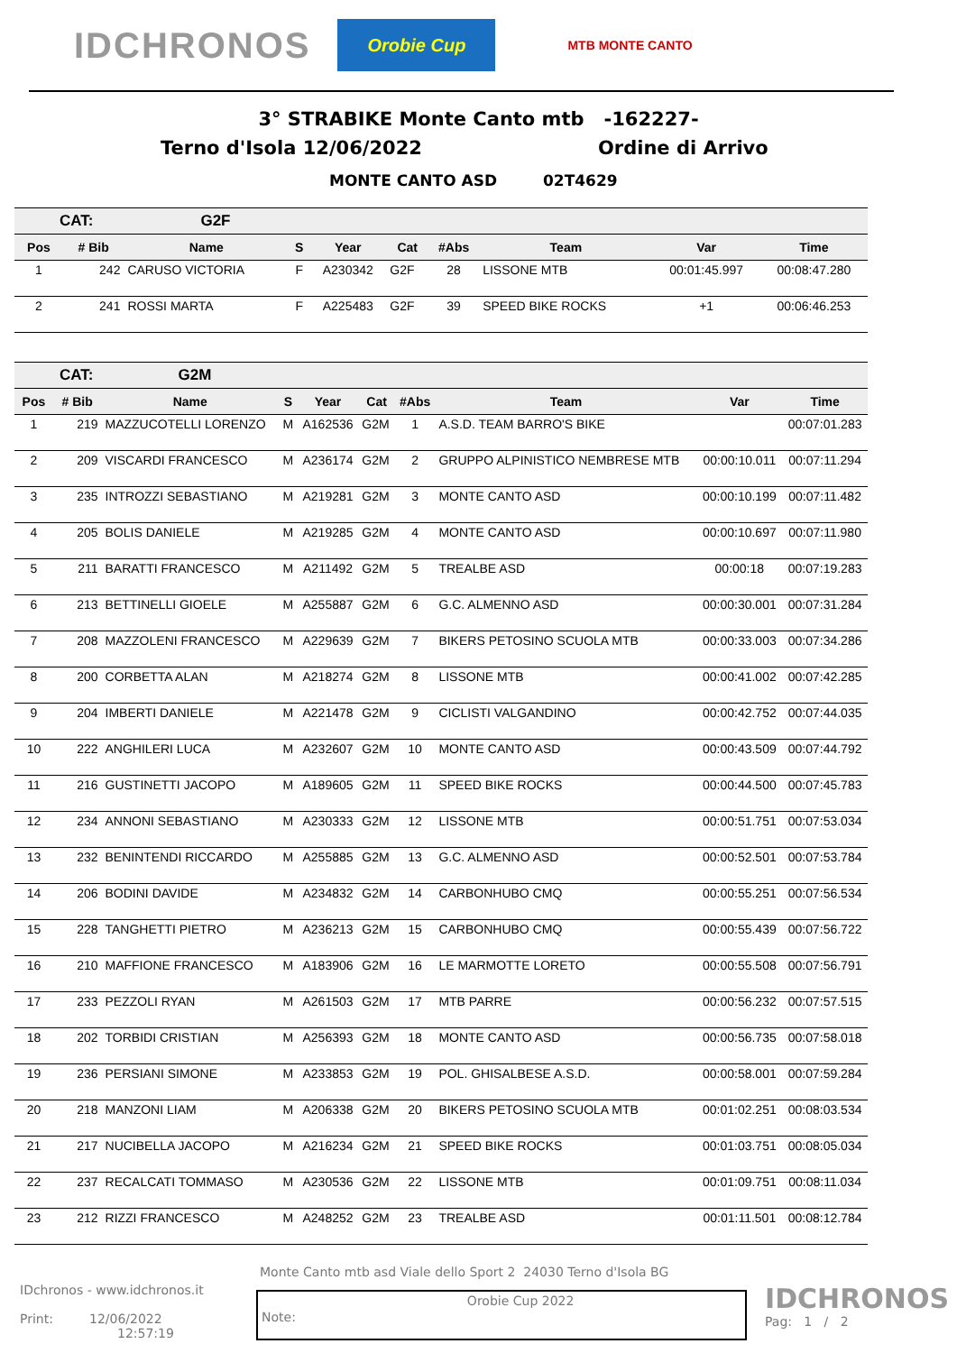IDCHRONOS Orobie Cup MTB MONTE CANTO
3° STRABIKE Monte Canto mtb -162227-
Terno d'Isola 12/06/2022 Ordine di Arrivo
MONTE CANTO ASD 02T4629
| CAT: | | G2F | | | | | | | |
| --- | --- | --- | --- | --- | --- | --- | --- | --- | --- |
| Pos | # Bib | Name | S | Year | Cat | #Abs | Team | Var | Time |
| 1 | 242 | CARUSO VICTORIA | F | A230342 | G2F | 28 | LISSONE MTB | 00:01:45.997 | 00:08:47.280 |
| 2 | 241 | ROSSI MARTA | F | A225483 | G2F | 39 | SPEED BIKE ROCKS | +1 | 00:06:46.253 |
| CAT: | | G2M | | | | | | | |
| --- | --- | --- | --- | --- | --- | --- | --- | --- | --- |
| Pos | # Bib | Name | S | Year | Cat | #Abs | Team | Var | Time |
| 1 | 219 | MAZZUCOTELLI LORENZO | M | A162536 | G2M | 1 | A.S.D. TEAM BARRO'S BIKE | | 00:07:01.283 |
| 2 | 209 | VISCARDI FRANCESCO | M | A236174 | G2M | 2 | GRUPPO ALPINISTICO NEMBRESE MTB | 00:00:10.011 | 00:07:11.294 |
| 3 | 235 | INTROZZI SEBASTIANO | M | A219281 | G2M | 3 | MONTE CANTO ASD | 00:00:10.199 | 00:07:11.482 |
| 4 | 205 | BOLIS DANIELE | M | A219285 | G2M | 4 | MONTE CANTO ASD | 00:00:10.697 | 00:07:11.980 |
| 5 | 211 | BARATTI FRANCESCO | M | A211492 | G2M | 5 | TREALBE ASD | 00:00:18 | 00:07:19.283 |
| 6 | 213 | BETTINELLI GIOELE | M | A255887 | G2M | 6 | G.C. ALMENNO ASD | 00:00:30.001 | 00:07:31.284 |
| 7 | 208 | MAZZOLENI FRANCESCO | M | A229639 | G2M | 7 | BIKERS PETOSINO SCUOLA MTB | 00:00:33.003 | 00:07:34.286 |
| 8 | 200 | CORBETTA ALAN | M | A218274 | G2M | 8 | LISSONE MTB | 00:00:41.002 | 00:07:42.285 |
| 9 | 204 | IMBERTI DANIELE | M | A221478 | G2M | 9 | CICLISTI VALGANDINO | 00:00:42.752 | 00:07:44.035 |
| 10 | 222 | ANGHILERI LUCA | M | A232607 | G2M | 10 | MONTE CANTO ASD | 00:00:43.509 | 00:07:44.792 |
| 11 | 216 | GUSTINETTI JACOPO | M | A189605 | G2M | 11 | SPEED BIKE ROCKS | 00:00:44.500 | 00:07:45.783 |
| 12 | 234 | ANNONI SEBASTIANO | M | A230333 | G2M | 12 | LISSONE MTB | 00:00:51.751 | 00:07:53.034 |
| 13 | 232 | BENINTENDI RICCARDO | M | A255885 | G2M | 13 | G.C. ALMENNO ASD | 00:00:52.501 | 00:07:53.784 |
| 14 | 206 | BODINI DAVIDE | M | A234832 | G2M | 14 | CARBONHUBO CMQ | 00:00:55.251 | 00:07:56.534 |
| 15 | 228 | TANGHETTI PIETRO | M | A236213 | G2M | 15 | CARBONHUBO CMQ | 00:00:55.439 | 00:07:56.722 |
| 16 | 210 | MAFFIONE FRANCESCO | M | A183906 | G2M | 16 | LE MARMOTTE LORETO | 00:00:55.508 | 00:07:56.791 |
| 17 | 233 | PEZZOLI RYAN | M | A261503 | G2M | 17 | MTB PARRE | 00:00:56.232 | 00:07:57.515 |
| 18 | 202 | TORBIDI CRISTIAN | M | A256393 | G2M | 18 | MONTE CANTO ASD | 00:00:56.735 | 00:07:58.018 |
| 19 | 236 | PERSIANI SIMONE | M | A233853 | G2M | 19 | POL. GHISALBESE A.S.D. | 00:00:58.001 | 00:07:59.284 |
| 20 | 218 | MANZONI LIAM | M | A206338 | G2M | 20 | BIKERS PETOSINO SCUOLA MTB | 00:01:02.251 | 00:08:03.534 |
| 21 | 217 | NUCIBELLA JACOPO | M | A216234 | G2M | 21 | SPEED BIKE ROCKS | 00:01:03.751 | 00:08:05.034 |
| 22 | 237 | RECALCATI TOMMASO | M | A230536 | G2M | 22 | LISSONE MTB | 00:01:09.751 | 00:08:11.034 |
| 23 | 212 | RIZZI FRANCESCO | M | A248252 | G2M | 23 | TREALBE ASD | 00:01:11.501 | 00:08:12.784 |
Monte Canto mtb asd Viale dello Sport 2 24030 Terno d'Isola BG
IDchronos - www.idchronos.it
Print: 12/06/2022
12:57:19
Note: Orobie Cup 2022
IDCHRONOS
Pag: 1 / 2